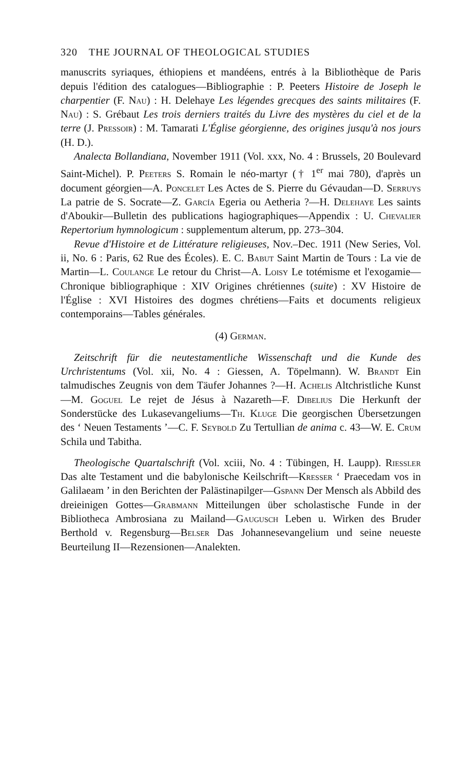320 THE JOURNAL OF THEOLOGICAL STUDIES
manuscrits syriaques, éthiopiens et mandéens, entrés à la Bibliothèque de Paris depuis l'édition des catalogues—Bibliographie : P. Peeters Histoire de Joseph le charpentier (F. Nau) : H. Delehaye Les légendes grecques des saints militaires (F. Nau) : S. Grébaut Les trois derniers traités du Livre des mystères du ciel et de la terre (J. Pressoir) : M. Tamarati L'Église géorgienne, des origines jusqu'à nos jours (H. D.).
Analecta Bollandiana, November 1911 (Vol. xxx, No. 4 : Brussels, 20 Boulevard Saint-Michel). P. Peeters S. Romain le néo-martyr († 1<sup>er</sup> mai 780), d'après un document géorgien—A. Poncelet Les Actes de S. Pierre du Gévaudan—D. Serruys La patrie de S. Socrate—Z. García Egeria ou Aetheria ?—H. Delehaye Les saints d'Aboukir—Bulletin des publications hagiographiques—Appendix : U. Chevalier Repertorium hymnologicum : supplementum alterum, pp. 273–304.
Revue d'Histoire et de Littérature religieuses, Nov.–Dec. 1911 (New Series, Vol. ii, No. 6 : Paris, 62 Rue des Écoles). E. C. Babut Saint Martin de Tours : La vie de Martin—L. Coulange Le retour du Christ—A. Loisy Le totémisme et l'exogamie—Chronique bibliographique : XIV Origines chrétiennes (suite) : XV Histoire de l'Église : XVI Histoires des dogmes chrétiens—Faits et documents religieux contemporains—Tables générales.
(4) German.
Zeitschrift für die neutestamentliche Wissenschaft und die Kunde des Urchristentums (Vol. xii, No. 4 : Giessen, A. Töpelmann). W. Brandt Ein talmudisches Zeugnis von dem Täufer Johannes ?—H. Achelis Altchristliche Kunst—M. Goguel Le rejet de Jésus à Nazareth—F. Dibelius Die Herkunft der Sonderstücke des Lukasevangeliums—Th. Kluge Die georgischen Übersetzungen des ‘ Neuen Testaments ’—C. F. Seybold Zu Tertullian de anima c. 43—W. E. Crum Schila und Tabitha.
Theologische Quartalschrift (Vol. xciii, No. 4 : Tübingen, H. Laupp). Riessler Das alte Testament und die babylonische Keilschrift—Kresser ‘ Praecedam vos in Galilaeam ’ in den Berichten der Palästinapilger—Gspann Der Mensch als Abbild des dreieinigen Gottes—Grabmann Mitteilungen über scholastische Funde in der Bibliotheca Ambrosiana zu Mailand—Gaugusch Leben u. Wirken des Bruder Berthold v. Regensburg—Belser Das Johannesevangelium und seine neueste Beurteilung II—Rezensionen—Analekten.